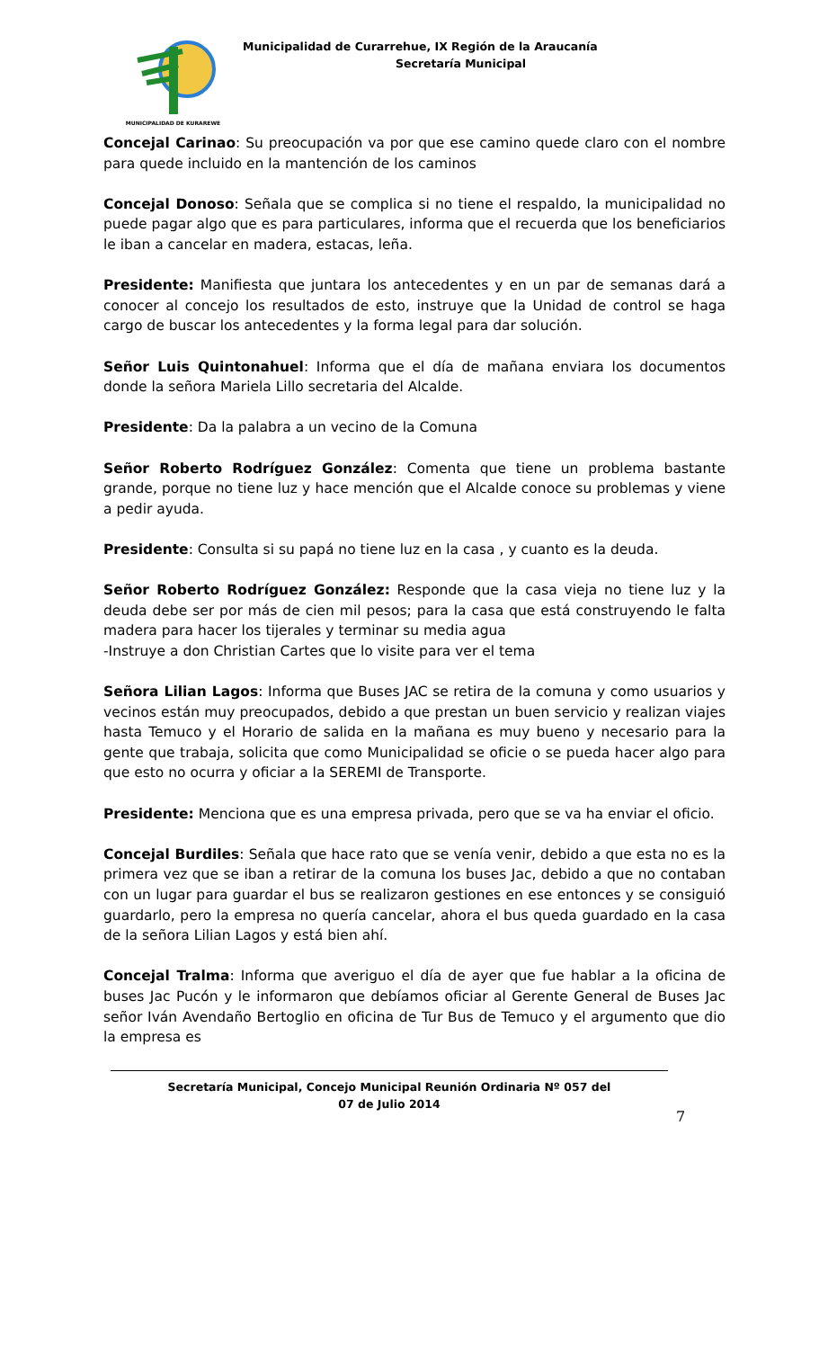MUNICIPALIDAD DE KURAREWE
Municipalidad de Curarrehue, IX Región de la Araucanía
Secretaría Municipal
Concejal Carinao: Su preocupación va por que ese camino quede claro con el nombre para quede incluido en la mantención de los caminos
Concejal Donoso: Señala que se complica si no tiene el respaldo, la municipalidad no puede pagar algo que es para particulares, informa que el recuerda que los beneficiarios le iban a cancelar en madera, estacas, leña.
Presidente: Manifiesta que juntara los antecedentes y en un par de semanas dará a conocer al concejo los resultados de esto, instruye que la Unidad de control se haga cargo de buscar los antecedentes y la forma legal para dar solución.
Señor Luis Quintonahuel: Informa que el día de mañana enviara los documentos donde la señora Mariela Lillo secretaria del Alcalde.
Presidente: Da la palabra a un vecino de la Comuna
Señor Roberto Rodríguez González: Comenta que tiene un problema bastante grande, porque no tiene luz y hace mención que el Alcalde conoce su problemas y viene a pedir ayuda.
Presidente: Consulta si su papá no tiene luz en la casa , y cuanto es la deuda.
Señor Roberto Rodríguez González: Responde que la casa vieja no tiene luz y la deuda debe ser por más de cien mil pesos; para la casa que está construyendo le falta madera para hacer los tijerales y terminar su media agua
-Instruye a don Christian Cartes que lo visite para ver el tema
Señora Lilian Lagos: Informa que Buses JAC se retira de la comuna y como usuarios y vecinos están muy preocupados, debido a que prestan un buen servicio y realizan viajes hasta Temuco y el Horario de salida en la mañana es muy bueno y necesario para la gente que trabaja, solicita que como Municipalidad se oficie o se pueda hacer algo para que esto no ocurra y oficiar a la SEREMI de Transporte.
Presidente: Menciona que es una empresa privada, pero que se va ha enviar el oficio.
Concejal Burdiles: Señala que hace rato que se venía venir, debido a que esta no es la primera vez que se iban a retirar de la comuna los buses Jac, debido a que no contaban con un lugar para guardar el bus se realizaron gestiones en ese entonces y se consiguió guardarlo, pero la empresa no quería cancelar, ahora el bus queda guardado en la casa de la señora Lilian Lagos y está bien ahí.
Concejal Tralma: Informa que averiguo el día de ayer que fue hablar a la oficina de buses Jac Pucón y le informaron que debíamos oficiar al Gerente General de Buses Jac señor Iván Avendaño Bertoglio en oficina de Tur Bus de Temuco y el argumento que dio la empresa es
Secretaría Municipal, Concejo Municipal Reunión Ordinaria Nº 057 del
07 de Julio 2014
7